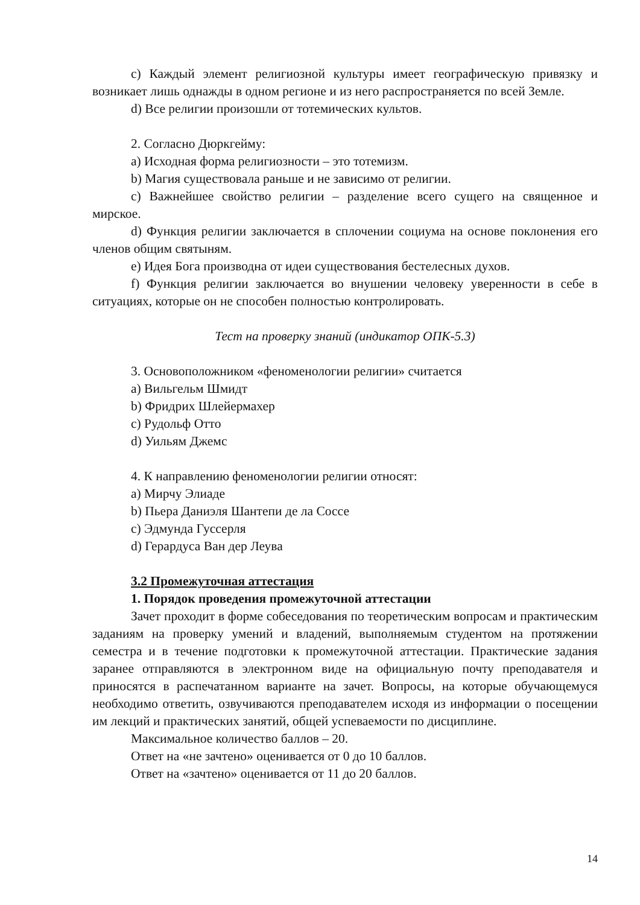c) Каждый элемент религиозной культуры имеет географическую привязку и возникает лишь однажды в одном регионе и из него распространяется по всей Земле.
d) Все религии произошли от тотемических культов.
2. Согласно Дюркгейму:
a) Исходная форма религиозности – это тотемизм.
b) Магия существовала раньше и не зависимо от религии.
c) Важнейшее свойство религии – разделение всего сущего на священное и мирское.
d) Функция религии заключается в сплочении социума на основе поклонения его членов общим святыням.
e) Идея Бога производна от идеи существования бестелесных духов.
f) Функция религии заключается во внушении человеку уверенности в себе в ситуациях, которые он не способен полностью контролировать.
Тест на проверку знаний (индикатор ОПК-5.3)
3. Основоположником «феноменологии религии» считается
a) Вильгельм Шмидт
b) Фридрих Шлейермахер
c) Рудольф Отто
d) Уильям Джемс
4. К направлению феноменологии религии относят:
a) Мирчу Элиаде
b) Пьера Даниэля Шантепи де ла Соссе
c) Эдмунда Гуссерля
d) Герардуса Ван дер Леува
3.2 Промежуточная аттестация
1. Порядок проведения промежуточной аттестации
Зачет проходит в форме собеседования по теоретическим вопросам и практическим заданиям на проверку умений и владений, выполняемым студентом на протяжении семестра и в течение подготовки к промежуточной аттестации. Практические задания заранее отправляются в электронном виде на официальную почту преподавателя и приносятся в распечатанном варианте на зачет. Вопросы, на которые обучающемуся необходимо ответить, озвучиваются преподавателем исходя из информации о посещении им лекций и практических занятий, общей успеваемости по дисциплине.
Максимальное количество баллов – 20.
Ответ на «не зачтено» оценивается от 0 до 10 баллов.
Ответ на «зачтено» оценивается от 11 до 20 баллов.
14